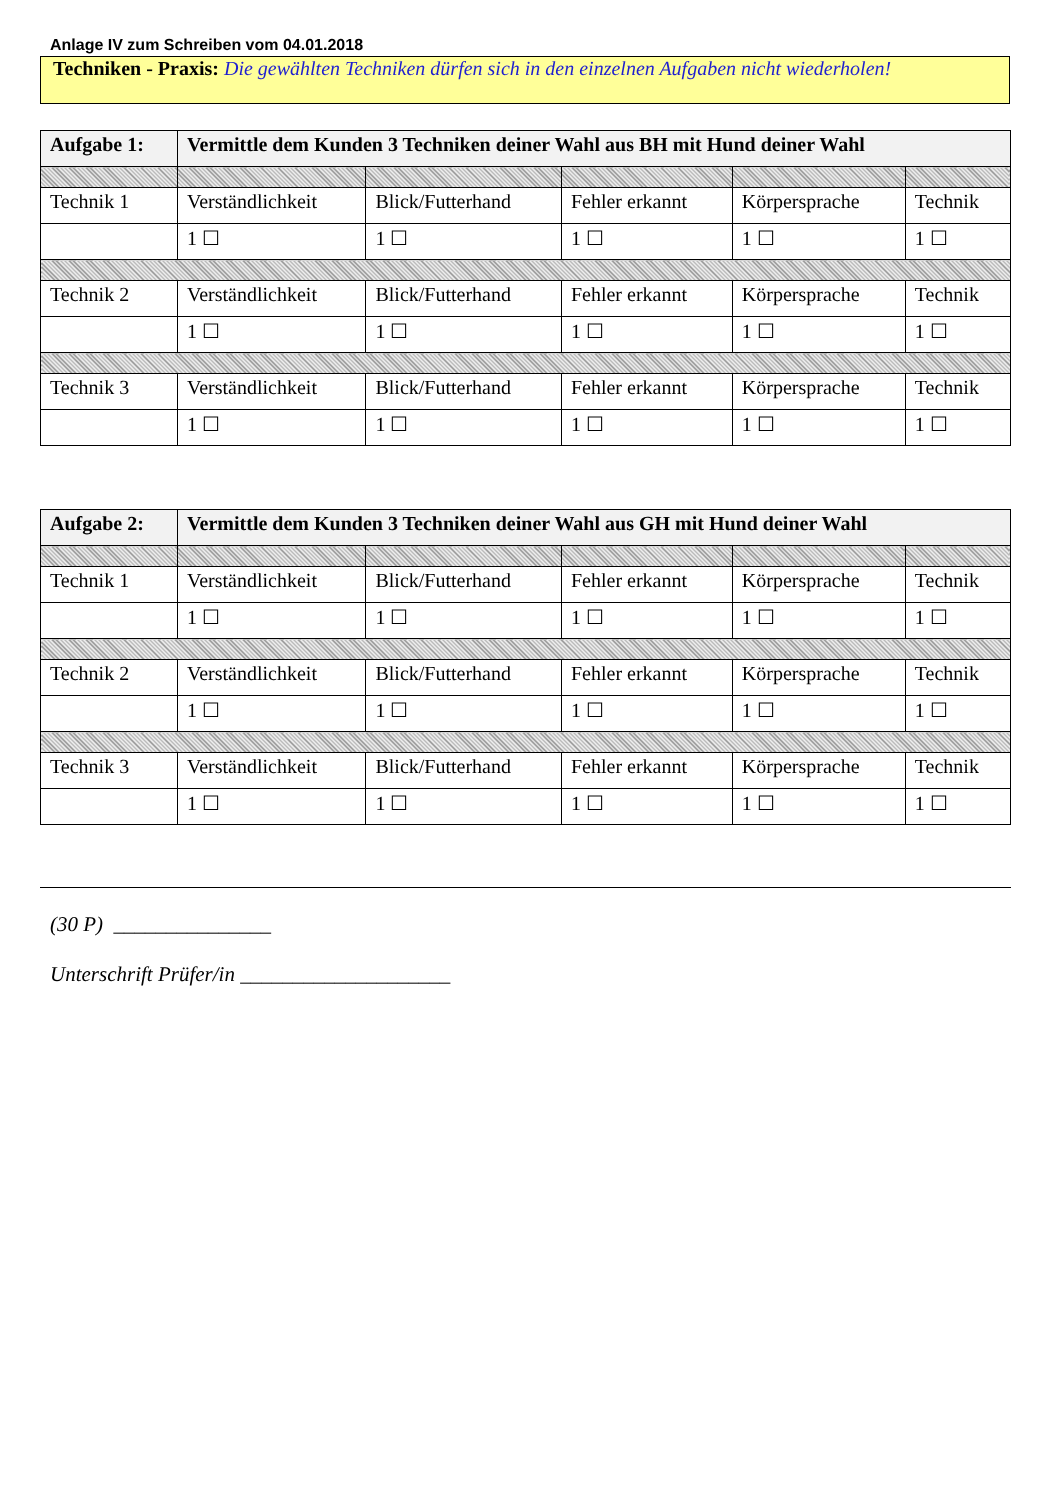Anlage IV zum Schreiben vom 04.01.2018
Techniken - Praxis: Die gewählten Techniken dürfen sich in den einzelnen Aufgaben nicht wiederholen!
| Aufgabe 1: | Vermittle dem Kunden 3 Techniken deiner Wahl aus BH mit Hund deiner Wahl | | | | |
| Technik 1 | Verständlichkeit | Blick/Futterhand | Fehler erkannt | Körpersprache | Technik |
| | 1 ☐ | 1 ☐ | 1 ☐ | 1 ☐ | 1 ☐ |
| Technik 2 | Verständlichkeit | Blick/Futterhand | Fehler erkannt | Körpersprache | Technik |
| | 1 ☐ | 1 ☐ | 1 ☐ | 1 ☐ | 1 ☐ |
| Technik 3 | Verständlichkeit | Blick/Futterhand | Fehler erkannt | Körpersprache | Technik |
| | 1 ☐ | 1 ☐ | 1 ☐ | 1 ☐ | 1 ☐ |
| Aufgabe 2: | Vermittle dem Kunden 3 Techniken deiner Wahl aus GH mit Hund deiner Wahl | | | | |
| Technik 1 | Verständlichkeit | Blick/Futterhand | Fehler erkannt | Körpersprache | Technik |
| | 1 ☐ | 1 ☐ | 1 ☐ | 1 ☐ | 1 ☐ |
| Technik 2 | Verständlichkeit | Blick/Futterhand | Fehler erkannt | Körpersprache | Technik |
| | 1 ☐ | 1 ☐ | 1 ☐ | 1 ☐ | 1 ☐ |
| Technik 3 | Verständlichkeit | Blick/Futterhand | Fehler erkannt | Körpersprache | Technik |
| | 1 ☐ | 1 ☐ | 1 ☐ | 1 ☐ | 1 ☐ |
(30 P) _______________
Unterschrift Prüfer/in ____________________